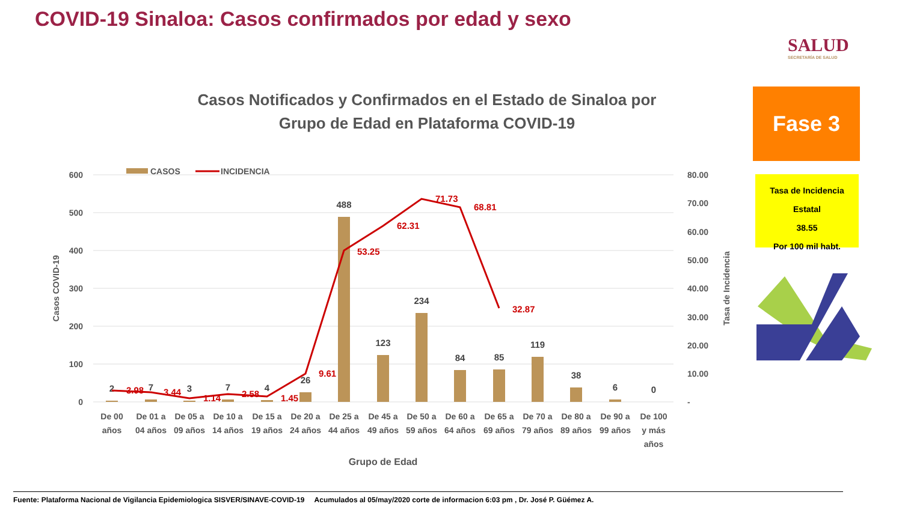COVID-19 Sinaloa: Casos confirmados por edad y sexo
SALUD
SECRETARÍA DE SALUD
Fase 3
Tasa de Incidencia Estatal
38.55
Por 100 mil habt.
Casos Notificados y Confirmados en el Estado de Sinaloa por
Grupo de Edad en Plataforma COVID-19
600
500
400
300
200
100
0
80.00
70.00
60.00
50.00
40.00
30.00
20.00
10.00
-
CASOS
INCIDENCIA
2
7
3
7
4
26
488
123
234
84
85
119
38
6
0
3.98
3.44
1.14
2.58
1.45
9.61
53.25
62.31
71.73
68.81
32.87
De 00
años
De 01 a
04 años
De 05 a
09 años
De 10 a
14 años
De 15 a
19 años
De 20 a
24 años
De 25 a
44 años
De 45 a
49 años
De 50 a
59 años
De 60 a
64 años
De 65 a
69 años
De 70 a
79 años
De 80 a
89 años
De 90 a
99 años
De 100
y más
años
Grupo de Edad
Casos COVID-19
Tasa de Incidencia
Fuente: Plataforma Nacional de Vigilancia Epidemiologica SISVER/SINAVE-COVID-19 Acumulados al 05/may/2020 corte de informacion 6:03 pm , Dr. José P. Güémez A.